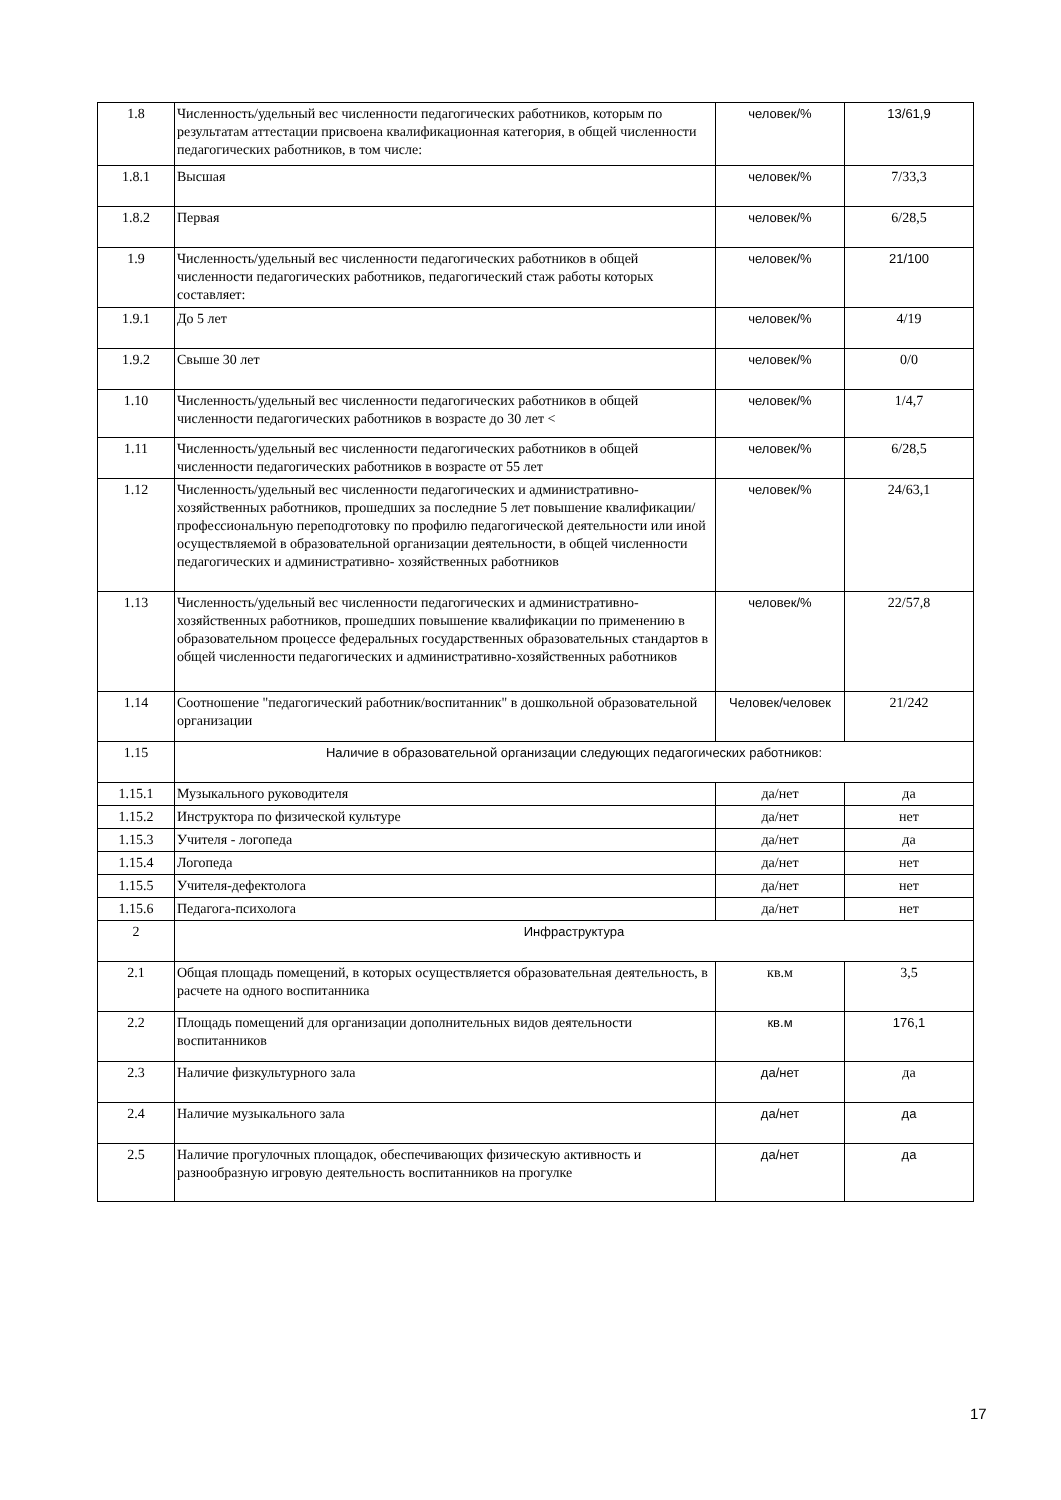| 1.8 | Численность/удельный вес численности педагогических работников, которым по результатам аттестации присвоена квалификационная категория, в общей численности педагогических работников, в том числе: | человек/% | 13/61,9 |
| 1.8.1 | Высшая | человек/% | 7/33,3 |
| 1.8.2 | Первая | человек/% | 6/28,5 |
| 1.9 | Численность/удельный вес численности педагогических работников в общей численности педагогических работников, педагогический стаж работы которых составляет: | человек/% | 21/100 |
| 1.9.1 | До 5 лет | человек/% | 4/19 |
| 1.9.2 | Свыше 30 лет | человек/% | 0/0 |
| 1.10 | Численность/удельный вес численности педагогических работников в общей численности педагогических работников в возрасте до 30 лет < | человек/% | 1/4,7 |
| 1.11 | Численность/удельный вес численности педагогических работников в общей численности педагогических работников в возрасте от 55 лет | человек/% | 6/28,5 |
| 1.12 | Численность/удельный вес численности педагогических и административно-хозяйственных работников, прошедших за последние 5 лет повышение квалификации/профессиональную переподготовку по профилю педагогической деятельности или иной осуществляемой в образовательной организации деятельности, в общей численности педагогических и административно- хозяйственных работников | человек/% | 24/63,1 |
| 1.13 | Численность/удельный вес численности педагогических и административно-хозяйственных работников, прошедших повышение квалификации по применению в образовательном процессе федеральных государственных образовательных стандартов в общей численности педагогических и административно-хозяйственных работников | человек/% | 22/57,8 |
| 1.14 | Соотношение "педагогический работник/воспитанник" в дошкольной образовательной организации | Человек/человек | 21/242 |
| 1.15 | Наличие в образовательной организации следующих педагогических работников: | | |
| 1.15.1 | Музыкального руководителя | да/нет | да |
| 1.15.2 | Инструктора по физической культуре | да/нет | нет |
| 1.15.3 | Учителя - логопеда | да/нет | да |
| 1.15.4 | Логопеда | да/нет | нет |
| 1.15.5 | Учителя-дефектолога | да/нет | нет |
| 1.15.6 | Педагога-психолога | да/нет | нет |
| 2 | Инфраструктура | | |
| 2.1 | Общая площадь помещений, в которых осуществляется образовательная деятельность, в расчете на одного воспитанника | кв.м | 3,5 |
| 2.2 | Площадь помещений для организации дополнительных видов деятельности воспитанников | кв.м | 176,1 |
| 2.3 | Наличие физкультурного зала | да/нет | да |
| 2.4 | Наличие музыкального зала | да/нет | да |
| 2.5 | Наличие прогулочных площадок, обеспечивающих физическую активность и разнообразную игровую деятельность воспитанников на прогулке | да/нет | да |
17